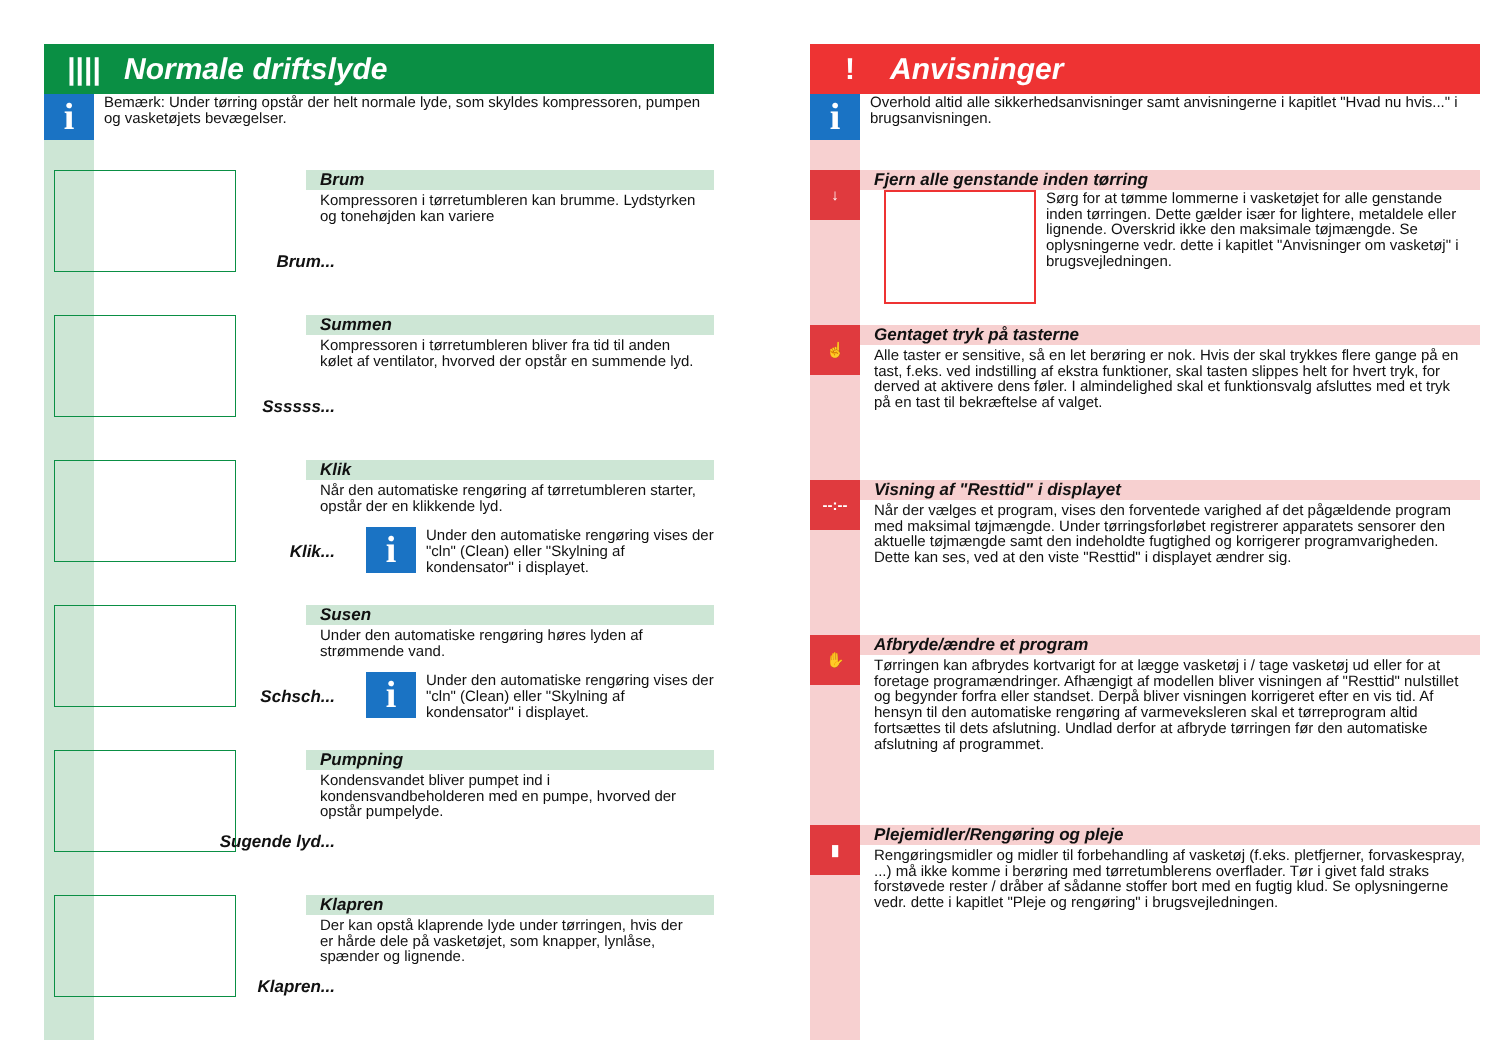|||| Normale driftslyde
i
Bemærk: Under tørring opstår der helt normale lyde, som skyldes kompressoren, pum­pen og vasketøjets bevægelser.
Brum...
Brum
Kompressoren i tørretumbleren kan brumme. Lydstyrken og tonehøjden kan variere
Ssssss...
Summen
Kompressoren i tørretumbleren bliver fra tid til anden kølet af ventilator, hvorved der opstår en summende lyd.
Klik...
Klik
Når den automatiske rengøring af tørretumbleren starter, opstår der en klikkende lyd.
i
Under den automatiske rengøring vises der "cln" (Clean) eller "Skylning af kondensator" i displayet.
Schsch...
Susen
Under den automatiske rengøring høres lyden af strømmende vand.
i
Under den automatiske rengøring vises der "cln" (Clean) eller "Skylning af kondensator" i displayet.
Sugende lyd...
Pumpning
Kondensvandet bliver pumpet ind i kondensvandbeholderen med en pumpe, hvorved der opstår pumpelyde.
Klapren...
Klapren
Der kan opstå klaprende lyde under tørringen, hvis der er hårde dele på vasketøjet, som knapper, lynlåse, spænder og lignende.
! Anvisninger
i
Overhold altid alle sikkerhedsanvisninger samt anvisningerne i kapitlet "Hvad nu hvis..." i brugsanvisningen.
↓
Fjern alle genstande inden tørring
Sørg for at tømme lommerne i vasketøjet for alle genstande inden tørringen. Dette gælder især for lightere, metaldele eller lignende. Overskrid ikke den maksimale tøjmængde. Se oplysningerne vedr. dette i kapitlet "Anvisninger om vasketøj" i brugsvejledningen.
☝
Gentaget tryk på tasterne
Alle taster er sensitive, så en let berøring er nok. Hvis der skal trykkes flere gange på en tast, f.eks. ved indstilling af ekstra funktioner, skal tasten slippes helt for hvert tryk, for derved at aktivere dens føler. I almindelighed skal et funktionsvalg afsluttes med et tryk på en tast til bekræftelse af valget.
--:--
Visning af "Resttid" i displayet
Når der vælges et program, vises den forventede varighed af det pågældende program med maksimal tøjmængde. Under tørringsforløbet registrerer apparatets sensorer den aktuelle tøjmængde samt den indeholdte fugtighed og korrigerer programvarigheden. Dette kan ses, ved at den viste "Resttid" i displayet ændrer sig.
✋
Afbryde/ændre et program
Tørringen kan afbrydes kortvarigt for at lægge vasketøj i / tage vasketøj ud eller for at foretage programændringer. Afhængigt af modellen bliver visningen af "Resttid" nulstillet og begynder forfra eller standset. Derpå bliver visningen korrigeret efter en vis tid. Af hensyn til den automatiske rengøring af varmeveksleren skal et tørreprogram altid fortsættes til dets afslutning. Undlad derfor at afbryde tørringen før den automatiske afslutning af programmet.
▮
Plejemidler/Rengøring og pleje
Rengøringsmidler og midler til forbehandling af vasketøj (f.eks. pletfjerner, forvaskespray, ...) må ikke komme i berøring med tørretumblerens overflader. Tør i givet fald straks forstøvede rester / dråber af sådanne stoffer bort med en fugtig klud. Se oplysningerne vedr. dette i kapitlet "Pleje og rengøring" i brugsvejledningen.